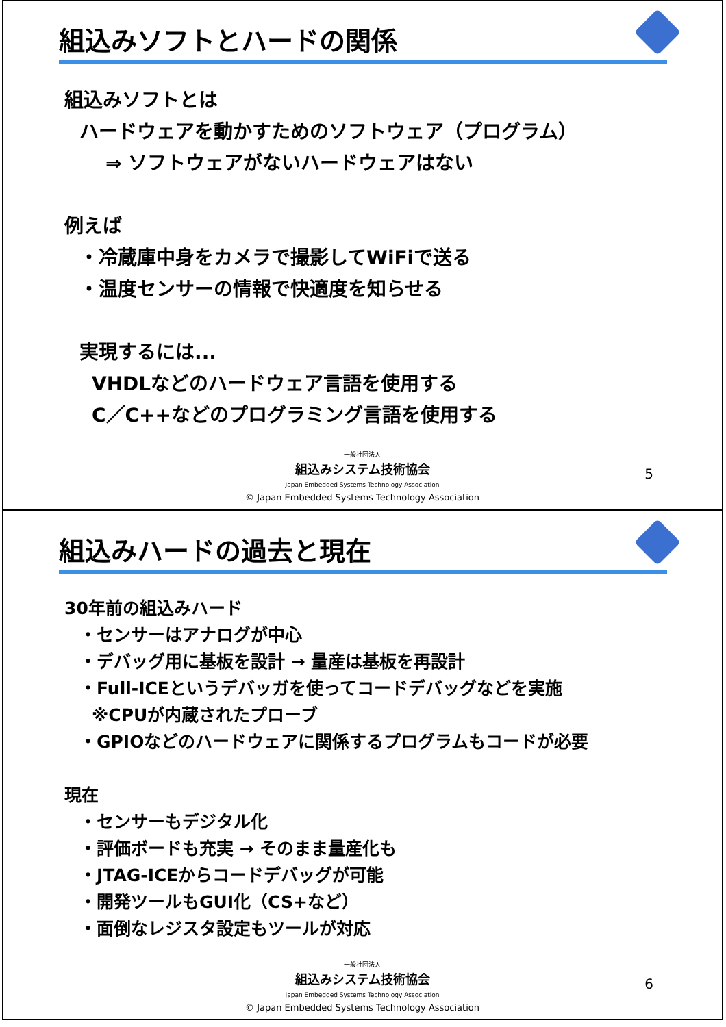組込みソフトとハードの関係
組込みソフトとは
ハードウェアを動かすためのソフトウェア（プログラム）
⇒ ソフトウェアがないハードウェアはない
例えば
・冷蔵庫中身をカメラで撮影してWiFiで送る
・温度センサーの情報で快適度を知らせる
実現するには...
VHDLなどのハードウェア言語を使用する
C／C++などのプログラミング言語を使用する
一般社団法人
組込みシステム技術協会
Japan Embedded Systems Technology Association
© Japan Embedded Systems Technology Association
5
組込みハードの過去と現在
30年前の組込みハード
・センサーはアナログが中心
・デバッグ用に基板を設計 → 量産は基板を再設計
・Full-ICEというデバッガを使ってコードデバッグなどを実施
※CPUが内蔵されたプローブ
・GPIOなどのハードウェアに関係するプログラムもコードが必要
現在
・センサーもデジタル化
・評価ボードも充実 → そのまま量産化も
・JTAG-ICEからコードデバッグが可能
・開発ツールもGUI化（CS+など）
・面倒なレジスタ設定もツールが対応
一般社団法人
組込みシステム技術協会
Japan Embedded Systems Technology Association
© Japan Embedded Systems Technology Association
6